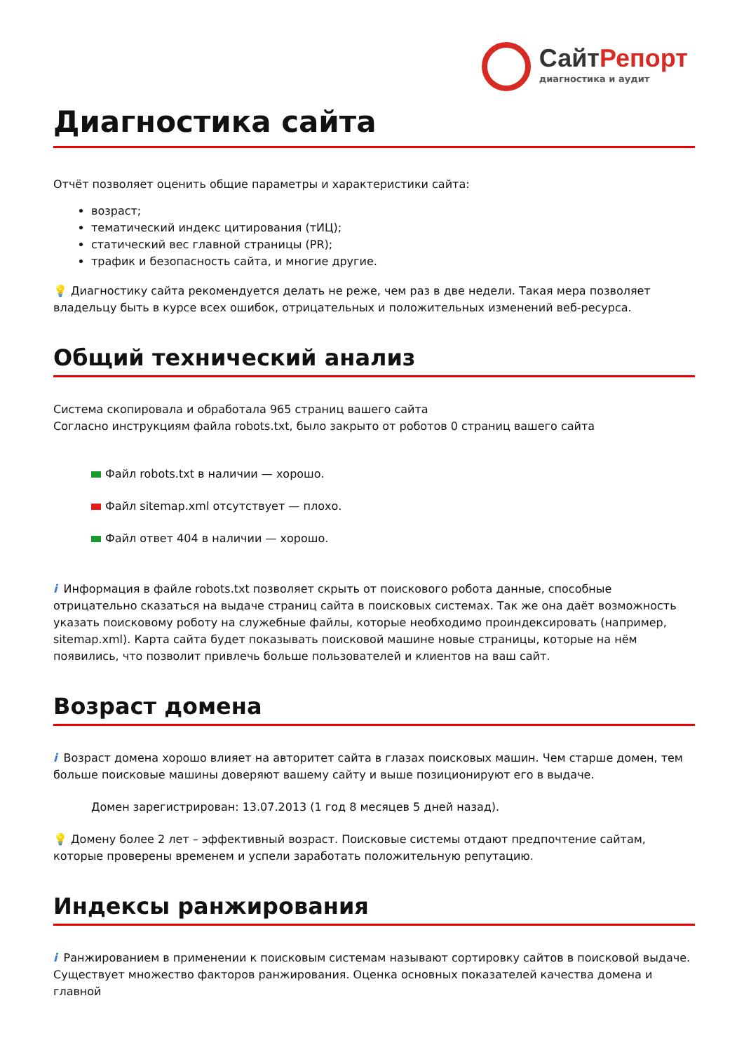СайтРепорт
диагностика и аудит
Диагностика сайта
Отчёт позволяет оценить общие параметры и характеристики сайта:
возраст;
тематический индекс цитирования (тИЦ);
статический вес главной страницы (PR);
трафик и безопасность сайта, и многие другие.
💡 Диагностику сайта рекомендуется делать не реже, чем раз в две недели. Такая мера позволяет владельцу быть в курсе всех ошибок, отрицательных и положительных изменений веб-ресурса.
Общий технический анализ
Система скопировала и обработала 965 страниц вашего сайта
Согласно инструкциям файла robots.txt, было закрыто от роботов 0 страниц вашего сайта
Файл robots.txt в наличии — хорошо.
Файл sitemap.xml отсутствует — плохо.
Файл ответ 404 в наличии — хорошо.
i Информация в файле robots.txt позволяет скрыть от поискового робота данные, способные отрицательно сказаться на выдаче страниц сайта в поисковых системах. Так же она даёт возможность указать поисковому роботу на служебные файлы, которые необходимо проиндексировать (например, sitemap.xml). Карта сайта будет показывать поисковой машине новые страницы, которые на нём появились, что позволит привлечь больше пользователей и клиентов на ваш сайт.
Возраст домена
i Возраст домена хорошо влияет на авторитет сайта в глазах поисковых машин. Чем старше домен, тем больше поисковые машины доверяют вашему сайту и выше позиционируют его в выдаче.
Домен зарегистрирован: 13.07.2013 (1 год 8 месяцев 5 дней назад).
💡 Домену более 2 лет – эффективный возраст. Поисковые системы отдают предпочтение сайтам, которые проверены временем и успели заработать положительную репутацию.
Индексы ранжирования
i Ранжированием в применении к поисковым системам называют сортировку сайтов в поисковой выдаче. Существует множество факторов ранжирования. Оценка основных показателей качества домена и главной